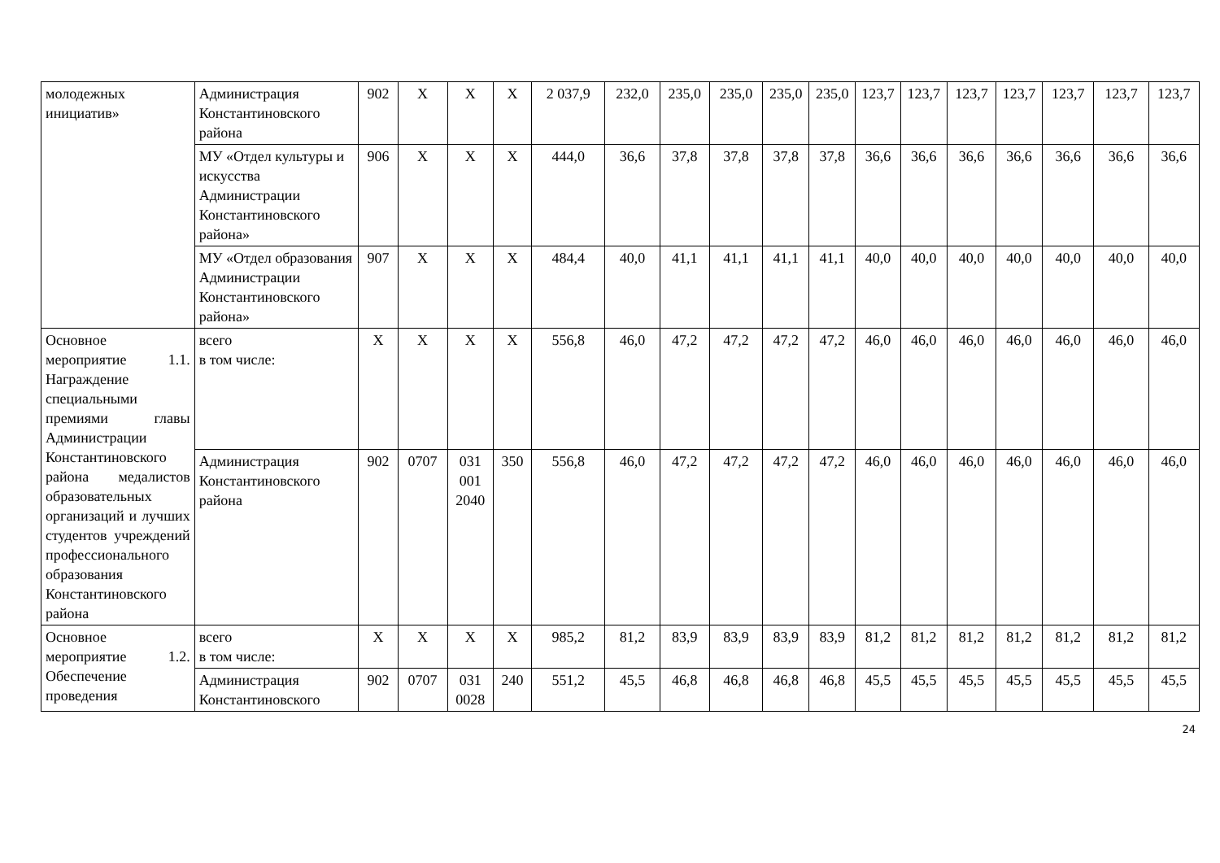| молодежных инициатив» | Администрация Константиновского района | 902 | Х | Х | Х | 2 037,9 | 232,0 | 235,0 | 235,0 | 235,0 | 235,0 | 123,7 | 123,7 | 123,7 | 123,7 | 123,7 | 123,7 | 123,7 |
| | МУ «Отдел культуры и искусства Администрации Константиновского района» | 906 | Х | Х | Х | 444,0 | 36,6 | 37,8 | 37,8 | 37,8 | 37,8 | 36,6 | 36,6 | 36,6 | 36,6 | 36,6 | 36,6 | 36,6 |
| | МУ «Отдел образования Администрации Константиновского района» | 907 | Х | Х | Х | 484,4 | 40,0 | 41,1 | 41,1 | 41,1 | 41,1 | 40,0 | 40,0 | 40,0 | 40,0 | 40,0 | 40,0 | 40,0 |
| Основное мероприятие 1.1. Награждение специальными премиями главы Администрации Константиновского района медалистов образовательных организаций и лучших студентов учреждений профессионального образования Константиновского района | всего в том числе: | Х | Х | Х | Х | 556,8 | 46,0 | 47,2 | 47,2 | 47,2 | 47,2 | 46,0 | 46,0 | 46,0 | 46,0 | 46,0 | 46,0 | 46,0 |
| | Администрация Константиновского района | 902 | 0707 | 031 001 2040 | 350 | 556,8 | 46,0 | 47,2 | 47,2 | 47,2 | 47,2 | 46,0 | 46,0 | 46,0 | 46,0 | 46,0 | 46,0 | 46,0 |
| Основное мероприятие 1.2. Обеспечение проведения | всего в том числе: | Х | Х | Х | Х | 985,2 | 81,2 | 83,9 | 83,9 | 83,9 | 83,9 | 81,2 | 81,2 | 81,2 | 81,2 | 81,2 | 81,2 | 81,2 |
| | Администрация Константиновского | 902 | 0707 | 031 0028 | 240 | 551,2 | 45,5 | 46,8 | 46,8 | 46,8 | 46,8 | 45,5 | 45,5 | 45,5 | 45,5 | 45,5 | 45,5 | 45,5 |
24